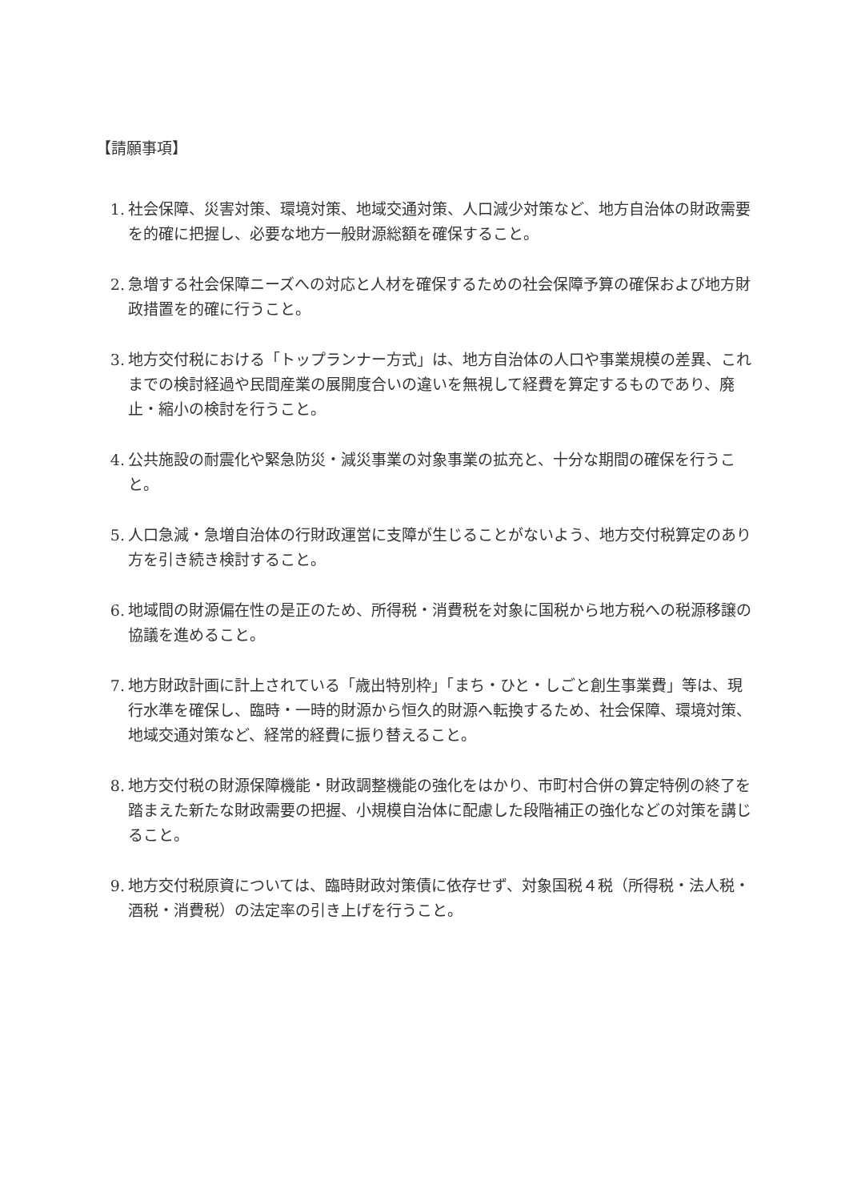【請願事項】
1. 社会保障、災害対策、環境対策、地域交通対策、人口減少対策など、地方自治体の財政需要を的確に把握し、必要な地方一般財源総額を確保すること。
2. 急増する社会保障ニーズへの対応と人材を確保するための社会保障予算の確保および地方財政措置を的確に行うこと。
3. 地方交付税における「トップランナー方式」は、地方自治体の人口や事業規模の差異、これまでの検討経過や民間産業の展開度合いの違いを無視して経費を算定するものであり、廃止・縮小の検討を行うこと。
4. 公共施設の耐震化や緊急防災・減災事業の対象事業の拡充と、十分な期間の確保を行うこと。
5. 人口急減・急増自治体の行財政運営に支障が生じることがないよう、地方交付税算定のあり方を引き続き検討すること。
6. 地域間の財源偏在性の是正のため、所得税・消費税を対象に国税から地方税への税源移譲の協議を進めること。
7. 地方財政計画に計上されている「歳出特別枠」「まち・ひと・しごと創生事業費」等は、現行水準を確保し、臨時・一時的財源から恒久的財源へ転換するため、社会保障、環境対策、地域交通対策など、経常的経費に振り替えること。
8. 地方交付税の財源保障機能・財政調整機能の強化をはかり、市町村合併の算定特例の終了を踏まえた新たな財政需要の把握、小規模自治体に配慮した段階補正の強化などの対策を講じること。
9. 地方交付税原資については、臨時財政対策債に依存せず、対象国税４税（所得税・法人税・酒税・消費税）の法定率の引き上げを行うこと。